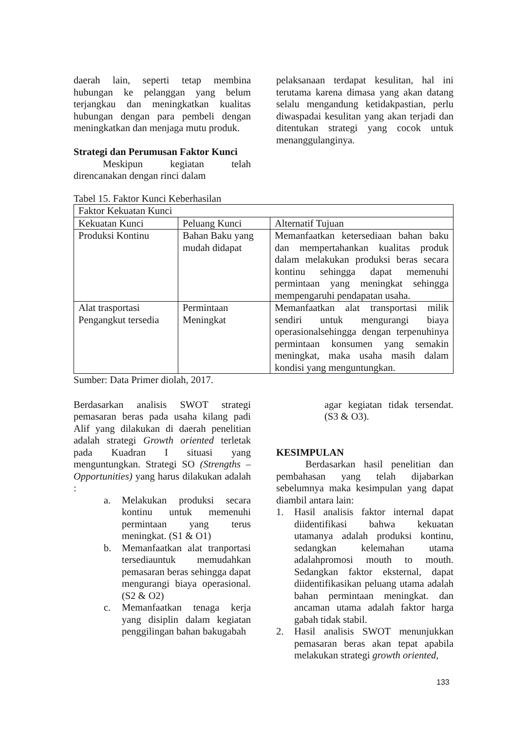daerah lain, seperti tetap membina hubungan ke pelanggan yang belum terjangkau dan meningkatkan kualitas hubungan dengan para pembeli dengan meningkatkan dan menjaga mutu produk.
Strategi dan Perumusan Faktor Kunci
Meskipun kegiatan telah direncanakan dengan rinci dalam
pelaksanaan terdapat kesulitan, hal ini terutama karena dimasa yang akan datang selalu mengandung ketidakpastian, perlu diwaspadai kesulitan yang akan terjadi dan ditentukan strategi yang cocok untuk menanggulanginya.
Tabel 15. Faktor Kunci Keberhasilan
| Faktor Kekuatan Kunci | | |
| Kekuatan Kunci | Peluang Kunci | Alternatif Tujuan |
| Produksi Kontinu | Bahan Baku yang mudah didapat | Memanfaatkan ketersediaan bahan baku dan mempertahankan kualitas produk dalam melakukan produksi beras secara kontinu sehingga dapat memenuhi permintaan yang meningkat sehingga mempengaruhi pendapatan usaha. |
| Alat trasportasi Pengangkut tersedia | Permintaan Meningkat | Memanfaatkan alat transportasi milik sendiri untuk mengurangi biaya operasionalsehingga dengan terpenuhinya permintaan konsumen yang semakin meningkat, maka usaha masih dalam kondisi yang menguntungkan. |
Sumber: Data Primer diolah, 2017.
Berdasarkan analisis SWOT strategi pemasaran beras pada usaha kilang padi Alif yang dilakukan di daerah penelitian adalah strategi Growth oriented terletak pada Kuadran I situasi yang menguntungkan. Strategi SO (Strengths – Opportunities) yang harus dilakukan adalah :
a. Melakukan produksi secara kontinu untuk memenuhi permintaan yang terus meningkat. (S1 & O1)
b. Memanfaatkan alat tranportasi tersediauntuk memudahkan pemasaran beras sehingga dapat mengurangi biaya operasional.(S2 & O2)
c. Memanfaatkan tenaga kerja yang disiplin dalam kegiatan penggilingan bahan bakugabah
agar kegiatan tidak tersendat. (S3 & O3).
KESIMPULAN
Berdasarkan hasil penelitian dan pembahasan yang telah dijabarkan sebelumnya maka kesimpulan yang dapat diambil antara lain:
1. Hasil analisis faktor internal dapat diidentifikasi bahwa kekuatan utamanya adalah produksi kontinu, sedangkan kelemahan utama adalahpromosi mouth to mouth. Sedangkan faktor eksternal, dapat diidentifikasikan peluang utama adalah bahan permintaan meningkat. dan ancaman utama adalah faktor harga gabah tidak stabil.
2. Hasil analisis SWOT menunjukkan pemasaran beras akan tepat apabila melakukan strategi growth oriented,
133